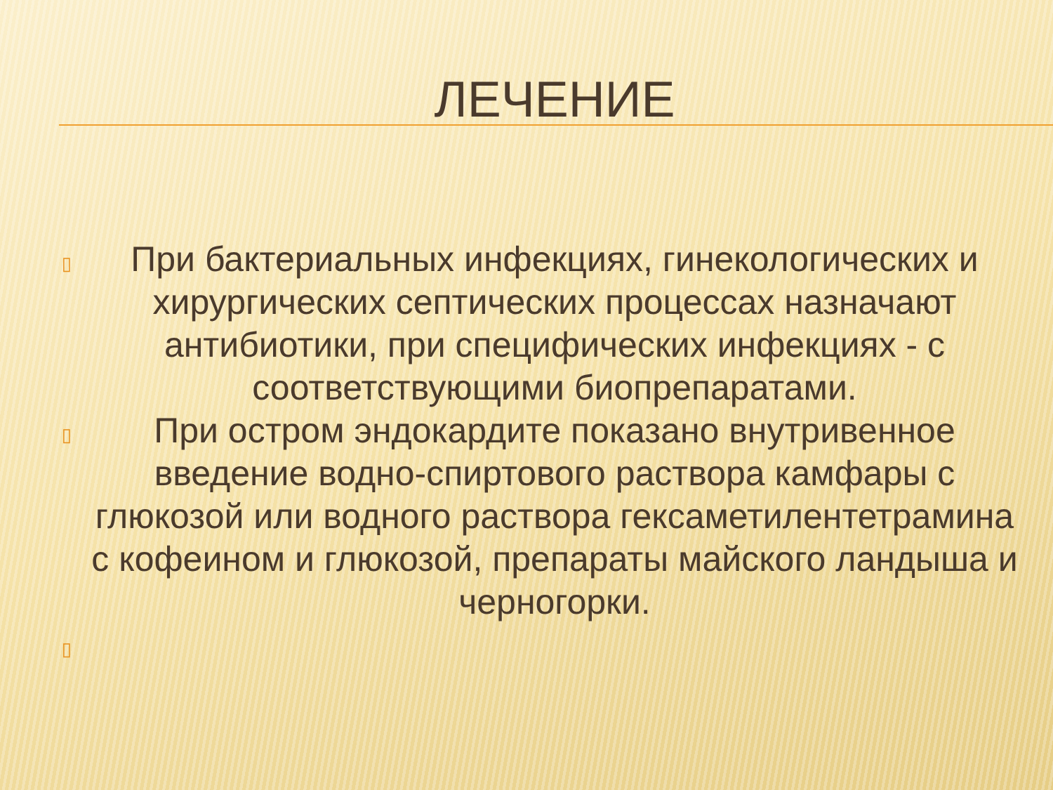ЛЕЧЕНИЕ
▯ При бактериальных инфекциях, гинекологических и хирургических септических процессах назначают антибиотики, при специфических инфекциях - с соответствующими биопрепаратами.
▯ При остром эндокардите показано внутривенное введение водно-спиртового раствора камфары с глюкозой или водного раствора гексаметилентетрамина с кофеином и глюкозой, препараты майского ландыша и черногорки.
▯